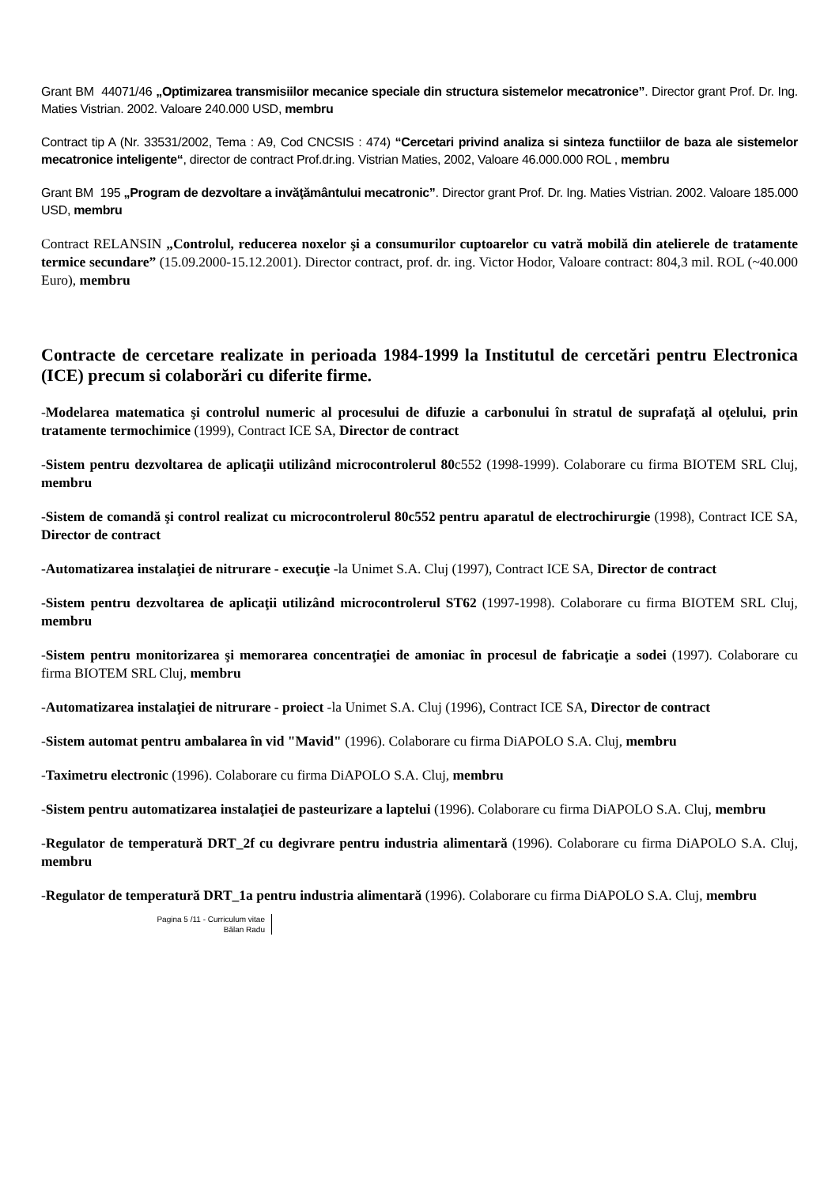Grant BM 44071/46 „Optimizarea transmisiilor mecanice speciale din structura sistemelor mecatronice”. Director grant Prof. Dr. Ing. Maties Vistrian. 2002. Valoare 240.000 USD, membru
Contract tip A (Nr. 33531/2002, Tema : A9, Cod CNCSIS : 474) “Cercetari privind analiza si sinteza functiilor de baza ale sistemelor mecatronice inteligente“, director de contract Prof.dr.ing. Vistrian Maties, 2002, Valoare 46.000.000 ROL , membru
Grant BM 195 „Program de dezvoltare a invăţământului mecatronic”. Director grant Prof. Dr. Ing. Maties Vistrian. 2002. Valoare 185.000 USD, membru
Contract RELANSIN „Controlul, reducerea noxelor şi a consumurilor cuptoarelor cu vatră mobilă din atelierele de tratamente termice secundare” (15.09.2000-15.12.2001). Director contract, prof. dr. ing. Victor Hodor, Valoare contract: 804,3 mil. ROL (~40.000 Euro), membru
Contracte de cercetare realizate in perioada 1984-1999 la Institutul de cercetări pentru Electronica (ICE) precum si colaborări cu diferite firme.
-Modelarea matematica şi controlul numeric al procesului de difuzie a carbonului în stratul de suprafaţă al oţelului, prin tratamente termochimice (1999), Contract ICE SA, Director de contract
-Sistem pentru dezvoltarea de aplicaţii utilizând microcontrolerul 80c552 (1998-1999). Colaborare cu firma BIOTEM SRL Cluj, membru
-Sistem de comandă şi control realizat cu microcontrolerul 80c552 pentru aparatul de electrochirurgie (1998), Contract ICE SA, Director de contract
-Automatizarea instalaţiei de nitrurare - execuţie -la Unimet S.A. Cluj (1997), Contract ICE SA, Director de contract
-Sistem pentru dezvoltarea de aplicaţii utilizând microcontrolerul ST62 (1997-1998). Colaborare cu firma BIOTEM SRL Cluj, membru
-Sistem pentru monitorizarea şi memorarea concentraţiei de amoniac în procesul de fabricaţie a sodei (1997). Colaborare cu firma BIOTEM SRL Cluj, membru
-Automatizarea instalaţiei de nitrurare - proiect -la Unimet S.A. Cluj (1996), Contract ICE SA, Director de contract
-Sistem automat pentru ambalarea în vid "Mavid" (1996). Colaborare cu firma DiAPOLO S.A. Cluj, membru
-Taximetru electronic (1996). Colaborare cu firma DiAPOLO S.A. Cluj, membru
-Sistem pentru automatizarea instalaţiei de pasteurizare a laptelui (1996). Colaborare cu firma DiAPOLO S.A. Cluj, membru
-Regulator de temperatură DRT_2f cu degivrare pentru industria alimentară (1996). Colaborare cu firma DiAPOLO S.A. Cluj, membru
-Regulator de temperatură DRT_1a pentru industria alimentară (1996). Colaborare cu firma DiAPOLO S.A. Cluj, membru
Pagina 5 /11 - Curriculum vitae
Bălan Radu